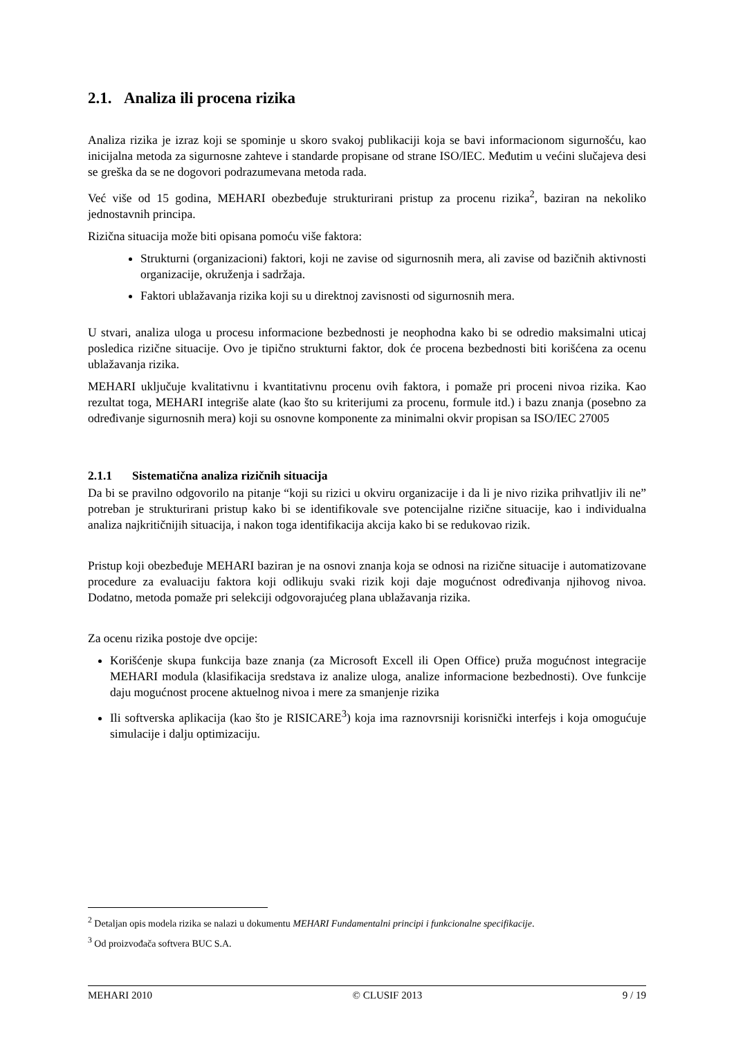2.1. Analiza ili procena rizika
Analiza rizika je izraz koji se spominje u skoro svakoj publikaciji koja se bavi informacionom sigurnošću, kao inicijalna metoda za sigurnosne zahteve i standarde propisane od strane ISO/IEC. Međutim u većini slučajeva desi se greška da se ne dogovori podrazumevana metoda rada.
Već više od 15 godina, MEHARI obezbeđuje strukturirani pristup za procenu rizika<sup>2</sup>, baziran na nekoliko jednostavnih principa.
Rizična situacija može biti opisana pomoću više faktora:
Strukturni (organizacioni) faktori, koji ne zavise od sigurnosnih mera, ali zavise od bazičnih aktivnosti organizacije, okruženja i sadržaja.
Faktori ublažavanja rizika koji su u direktnoj zavisnosti od sigurnosnih mera.
U stvari, analiza uloga u procesu informacione bezbednosti je neophodna kako bi se odredio maksimalni uticaj posledica rizične situacije. Ovo je tipično strukturni faktor, dok će procena bezbednosti biti korišćena za ocenu ublažavanja rizika.
MEHARI uključuje kvalitativnu i kvantitativnu procenu ovih faktora, i pomaže pri proceni nivoa rizika. Kao rezultat toga, MEHARI integriše alate (kao što su kriterijumi za procenu, formule itd.) i bazu znanja (posebno za određivanje sigurnosnih mera) koji su osnovne komponente za minimalni okvir propisan sa ISO/IEC 27005
2.1.1 Sistematična analiza rizičnih situacija
Da bi se pravilno odgovorilo na pitanje “koji su rizici u okviru organizacije i da li je nivo rizika prihvatljiv ili ne” potreban je strukturirani pristup kako bi se identifikovale sve potencijalne rizične situacije, kao i individualna analiza najkritičnijih situacija, i nakon toga identifikacija akcija kako bi se redukovao rizik.
Pristup koji obezbeđuje MEHARI baziran je na osnovi znanja koja se odnosi na rizične situacije i automatizovane procedure za evaluaciju faktora koji odlikuju svaki rizik koji daje mogućnost određivanja njihovog nivoa. Dodatno, metoda pomaže pri selekciji odgovorajućeg plana ublažavanja rizika.
Za ocenu rizika postoje dve opcije:
Korišćenje skupa funkcija baze znanja (za Microsoft Excell ili Open Office) pruža mogućnost integracije MEHARI modula (klasifikacija sredstava iz analize uloga, analize informacione bezbednosti). Ove funkcije daju mogućnost procene aktuelnog nivoa i mere za smanjenje rizika
Ili softverska aplikacija (kao što je RISICARE<sup>3</sup>) koja ima raznovrsniji korisnički interfejs i koja omogućuje simulacije i dalju optimizaciju.
<sup>2</sup> Detaljan opis modela rizika se nalazi u dokumentu MEHARI Fundamentalni principi i funkcionalne specifikacije.
<sup>3</sup> Od proizvođača softvera BUC S.A.
MEHARI 2010 © CLUSIF 2013 9 / 19